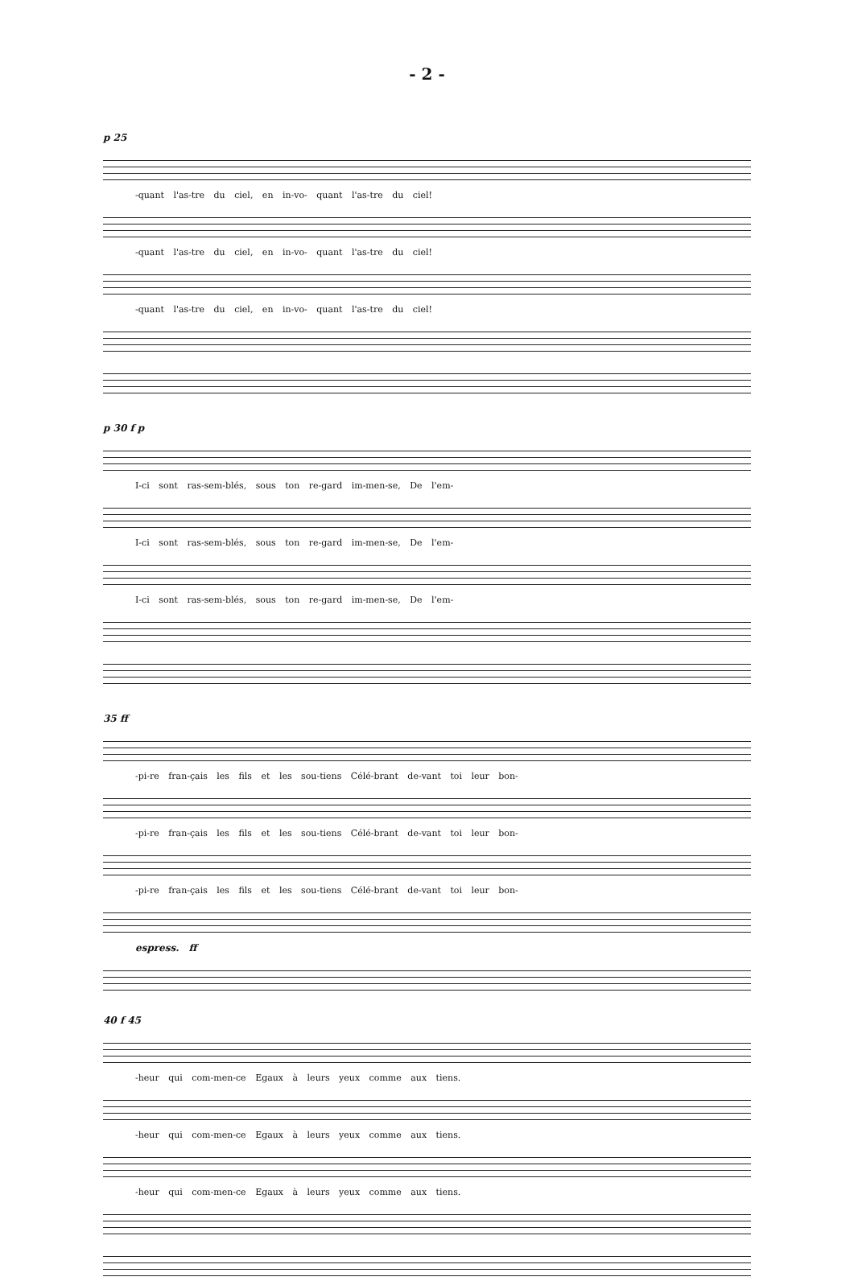- 2 -
p 25
-quant l'as-tre du ciel, en in-vo- quant l'as-tre du ciel!
-quant l'as-tre du ciel, en in-vo- quant l'as-tre du ciel!
-quant l'as-tre du ciel, en in-vo- quant l'as-tre du ciel!
p 30 f p
I-ci sont ras-sem-blés, sous ton re-gard im-men-se, De l'em-
I-ci sont ras-sem-blés, sous ton re-gard im-men-se, De l'em-
I-ci sont ras-sem-blés, sous ton re-gard im-men-se, De l'em-
35 ff
-pi-re fran-çais les fils et les sou-tiens Célé-brant de-vant toi leur bon-
-pi-re fran-çais les fils et les sou-tiens Célé-brant de-vant toi leur bon-
-pi-re fran-çais les fils et les sou-tiens Célé-brant de-vant toi leur bon-
espress. ff
40 f 45
-heur qui com-men-ce Egaux à leurs yeux comme aux tiens.
-heur qui com-men-ce Egaux à leurs yeux comme aux tiens.
-heur qui com-men-ce Egaux à leurs yeux comme aux tiens.